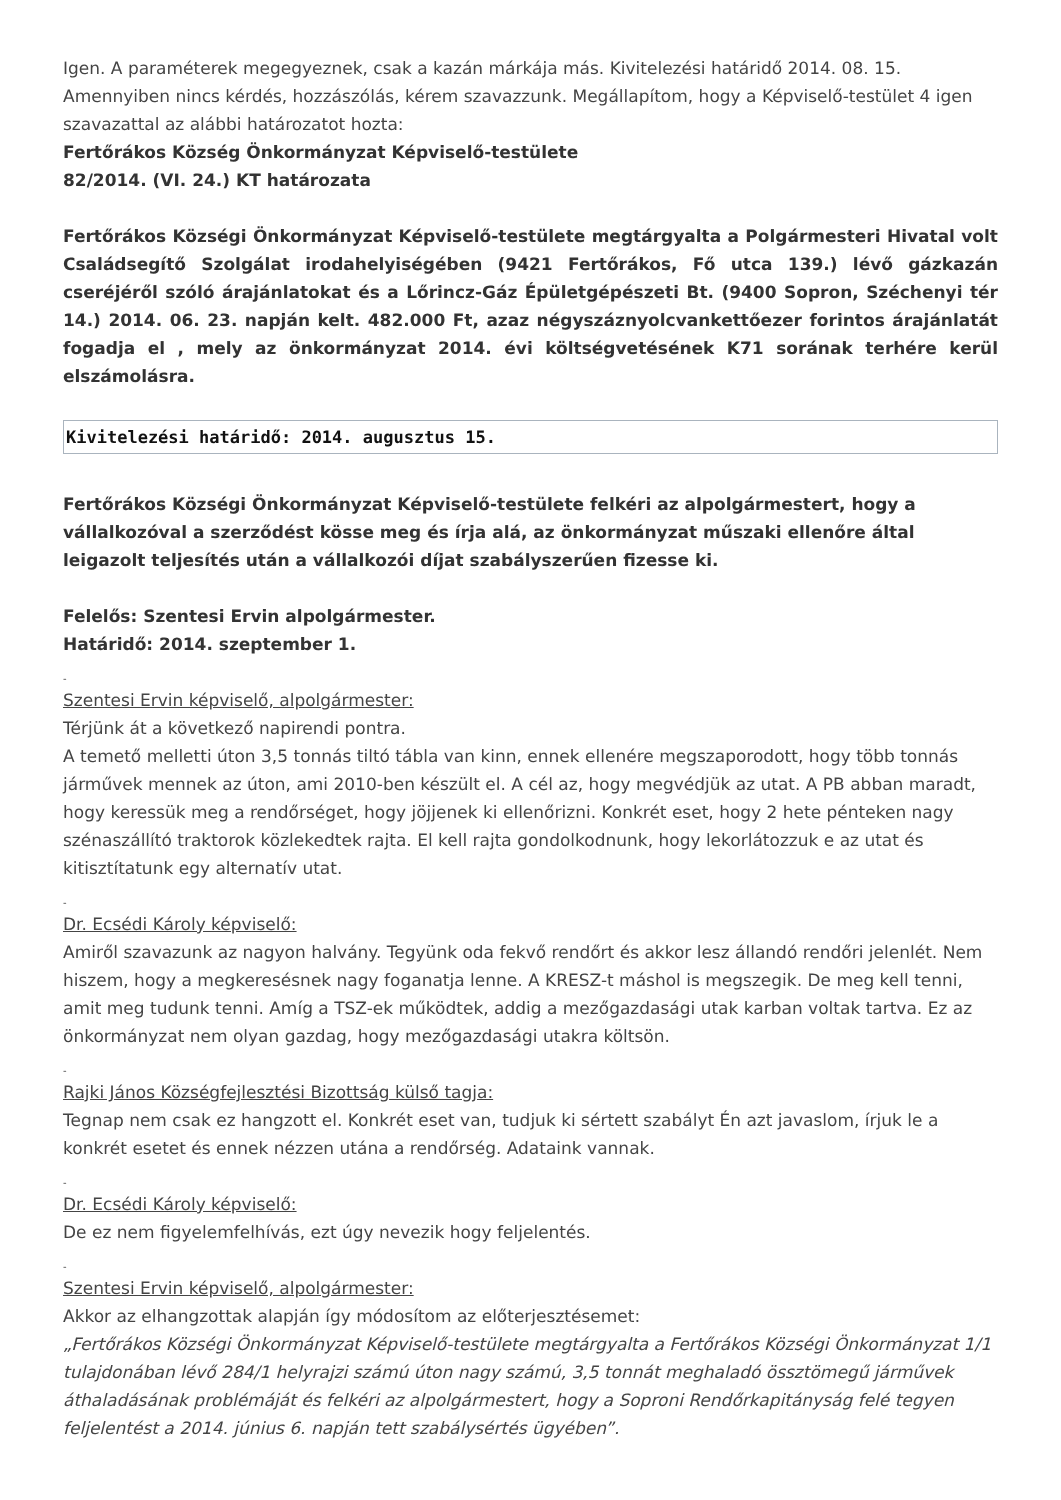Igen. A paraméterek megegyeznek, csak a kazán márkája más. Kivitelezési határidő 2014. 08. 15.
Amennyiben nincs kérdés, hozzászólás, kérem szavazzunk. Megállapítom, hogy a Képviselő-testület 4 igen szavazattal az alábbi határozatot hozta:
Fertőrákos Község Önkormányzat Képviselő-testülete
82/2014. (VI. 24.) KT határozata
Fertőrákos Községi Önkormányzat Képviselő-testülete megtárgyalta a Polgármesteri Hivatal volt Családsegítő Szolgálat irodahelyiségében (9421 Fertőrákos, Fő utca 139.) lévő gázkazán cseréjéről szóló árajánlatokat és a Lőrincz-Gáz Épületgépészeti Bt. (9400 Sopron, Széchenyi tér 14.) 2014. 06. 23. napján kelt. 482.000 Ft, azaz négyszáznyolcvankettőezer forintos árajánlatát fogadja el , mely az önkormányzat 2014. évi költségvetésének K71 sorának terhére kerül elszámolásra.
Kivitelezési határidő: 2014. augusztus 15.
Fertőrákos Községi Önkormányzat Képviselő-testülete felkéri az alpolgármestert, hogy a vállalkozóval a szerződést kösse meg és írja alá, az önkormányzat műszaki ellenőre által leigazolt teljesítés után a vállalkozói díjat szabályszerűen fizesse ki.
Felelős: Szentesi Ervin alpolgármester.
Határidő: 2014. szeptember 1.
-
Szentesi Ervin képviselő, alpolgármester:
Térjünk át a következő napirendi pontra.
A temető melletti úton 3,5 tonnás tiltó tábla van kinn, ennek ellenére megszaporodott, hogy több tonnás járművek mennek az úton, ami 2010-ben készült el. A cél az, hogy megvédjük az utat. A PB abban maradt, hogy keressük meg a rendőrséget, hogy jöjjenek ki ellenőrizni. Konkrét eset, hogy 2 hete pénteken nagy szénaszállító traktorok közlekedtek rajta. El kell rajta gondolkodnunk, hogy lekorlátozzuk e az utat és kitisztítatunk egy alternatív utat.
-
Dr. Ecsédi Károly képviselő:
Amiről szavazunk az nagyon halvány. Tegyünk oda fekvő rendőrt és akkor lesz állandó rendőri jelenlét. Nem hiszem, hogy a megkeresésnek nagy foganatja lenne. A KRESZ-t máshol is megszegik. De meg kell tenni, amit meg tudunk tenni. Amíg a TSZ-ek működtek, addig a mezőgazdasági utak karban voltak tartva. Ez az önkormányzat nem olyan gazdag, hogy mezőgazdasági utakra költsön.
-
Rajki János Községfejlesztési Bizottság külső tagja:
Tegnap nem csak ez hangzott el. Konkrét eset van, tudjuk ki sértett szabályt Én azt javaslom, írjuk le a konkrét esetet és ennek nézzen utána a rendőrség. Adataink vannak.
-
Dr. Ecsédi Károly képviselő:
De ez nem figyelemfelhívás, ezt úgy nevezik hogy feljelentés.
-
Szentesi Ervin képviselő, alpolgármester:
Akkor az elhangzottak alapján így módosítom az előterjesztésemet:
„Fertőrákos Községi Önkormányzat Képviselő-testülete megtárgyalta a Fertőrákos Községi Önkormányzat 1/1 tulajdonában lévő 284/1 helyrajzi számú úton nagy számú, 3,5 tonnát meghaladó össztömegű járművek áthaladásának problémáját és felkéri az alpolgármestert, hogy a Soproni Rendőrkapitányság felé tegyen feljelentést a 2014. június 6. napján tett szabálysértés ügyében”.